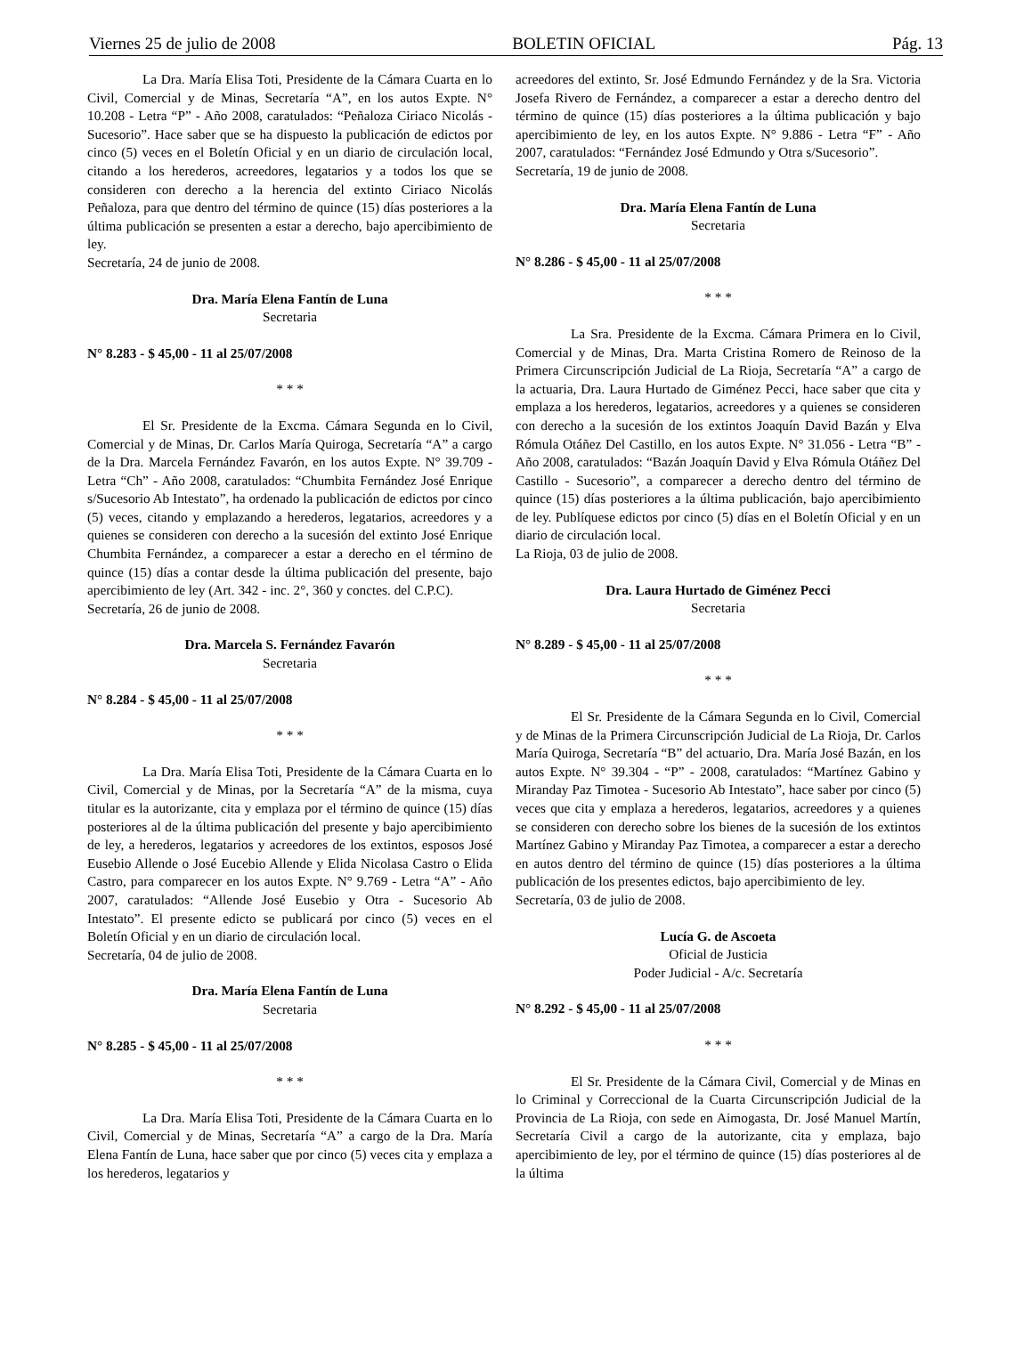Viernes 25 de julio de 2008 BOLETIN OFICIAL Pág. 13
La Dra. María Elisa Toti, Presidente de la Cámara Cuarta en lo Civil, Comercial y de Minas, Secretaría “A”, en los autos Expte. N° 10.208 - Letra “P” - Año 2008, caratulados: “Peñaloza Ciriaco Nicolás - Sucesorio”. Hace saber que se ha dispuesto la publicación de edictos por cinco (5) veces en el Boletín Oficial y en un diario de circulación local, citando a los herederos, acreedores, legatarios y a todos los que se consideren con derecho a la herencia del extinto Ciriaco Nicolás Peñaloza, para que dentro del término de quince (15) días posteriores a la última publicación se presenten a estar a derecho, bajo apercibimiento de ley.
Secretaría, 24 de junio de 2008.
Dra. María Elena Fantín de Luna
Secretaria
N° 8.283 - $ 45,00 - 11 al 25/07/2008
* * *
El Sr. Presidente de la Excma. Cámara Segunda en lo Civil, Comercial y de Minas, Dr. Carlos María Quiroga, Secretaría “A” a cargo de la Dra. Marcela Fernández Favarón, en los autos Expte. N° 39.709 - Letra “Ch” - Año 2008, caratulados: “Chumbita Fernández José Enrique s/Sucesorio Ab Intestato”, ha ordenado la publicación de edictos por cinco (5) veces, citando y emplazando a herederos, legatarios, acreedores y a quienes se consideren con derecho a la sucesión del extinto José Enrique Chumbita Fernández, a comparecer a estar a derecho en el término de quince (15) días a contar desde la última publicación del presente, bajo apercibimiento de ley (Art. 342 - inc. 2°, 360 y conctes. del C.P.C).
Secretaría, 26 de junio de 2008.
Dra. Marcela S. Fernández Favarón
Secretaria
N° 8.284 - $ 45,00 - 11 al 25/07/2008
* * *
La Dra. María Elisa Toti, Presidente de la Cámara Cuarta en lo Civil, Comercial y de Minas, por la Secretaría “A” de la misma, cuya titular es la autorizante, cita y emplaza por el término de quince (15) días posteriores al de la última publicación del presente y bajo apercibimiento de ley, a herederos, legatarios y acreedores de los extintos, esposos José Eusebio Allende o José Eucebio Allende y Elida Nicolasa Castro o Elida Castro, para comparecer en los autos Expte. N° 9.769 - Letra “A” - Año 2007, caratulados: “Allende José Eusebio y Otra - Sucesorio Ab Intestato”. El presente edicto se publicará por cinco (5) veces en el Boletín Oficial y en un diario de circulación local.
Secretaría, 04 de julio de 2008.
Dra. María Elena Fantín de Luna
Secretaria
N° 8.285 - $ 45,00 - 11 al 25/07/2008
* * *
La Dra. María Elisa Toti, Presidente de la Cámara Cuarta en lo Civil, Comercial y de Minas, Secretaría “A” a cargo de la Dra. María Elena Fantín de Luna, hace saber que por cinco (5) veces cita y emplaza a los herederos, legatarios y
acreedores del extinto, Sr. José Edmundo Fernández y de la Sra. Victoria Josefa Rivero de Fernández, a comparecer a estar a derecho dentro del término de quince (15) días posteriores a la última publicación y bajo apercibimiento de ley, en los autos Expte. N° 9.886 - Letra “F” - Año 2007, caratulados: “Fernández José Edmundo y Otra s/Sucesorio”.
Secretaría, 19 de junio de 2008.
Dra. María Elena Fantín de Luna
Secretaria
N° 8.286 - $ 45,00 - 11 al 25/07/2008
* * *
La Sra. Presidente de la Excma. Cámara Primera en lo Civil, Comercial y de Minas, Dra. Marta Cristina Romero de Reinoso de la Primera Circunscripción Judicial de La Rioja, Secretaría “A” a cargo de la actuaria, Dra. Laura Hurtado de Giménez Pecci, hace saber que cita y emplaza a los herederos, legatarios, acreedores y a quienes se consideren con derecho a la sucesión de los extintos Joaquín David Bazán y Elva Rómula Otáñez Del Castillo, en los autos Expte. N° 31.056 - Letra “B” - Año 2008, caratulados: “Bazán Joaquín David y Elva Rómula Otáñez Del Castillo - Sucesorio”, a comparecer a derecho dentro del término de quince (15) días posteriores a la última publicación, bajo apercibimiento de ley. Publíquese edictos por cinco (5) días en el Boletín Oficial y en un diario de circulación local.
La Rioja, 03 de julio de 2008.
Dra. Laura Hurtado de Giménez Pecci
Secretaria
N° 8.289 - $ 45,00 - 11 al 25/07/2008
* * *
El Sr. Presidente de la Cámara Segunda en lo Civil, Comercial y de Minas de la Primera Circunscripción Judicial de La Rioja, Dr. Carlos María Quiroga, Secretaría “B” del actuario, Dra. María José Bazán, en los autos Expte. N° 39.304 - “P” - 2008, caratulados: “Martínez Gabino y Miranday Paz Timotea - Sucesorio Ab Intestato”, hace saber por cinco (5) veces que cita y emplaza a herederos, legatarios, acreedores y a quienes se consideren con derecho sobre los bienes de la sucesión de los extintos Martínez Gabino y Miranday Paz Timotea, a comparecer a estar a derecho en autos dentro del término de quince (15) días posteriores a la última publicación de los presentes edictos, bajo apercibimiento de ley.
Secretaría, 03 de julio de 2008.
Lucía G. de Ascoeta
Oficial de Justicia
Poder Judicial - A/c. Secretaría
N° 8.292 - $ 45,00 - 11 al 25/07/2008
* * *
El Sr. Presidente de la Cámara Civil, Comercial y de Minas en lo Criminal y Correccional de la Cuarta Circunscripción Judicial de la Provincia de La Rioja, con sede en Aimogasta, Dr. José Manuel Martín, Secretaría Civil a cargo de la autorizante, cita y emplaza, bajo apercibimiento de ley, por el término de quince (15) días posteriores al de la última